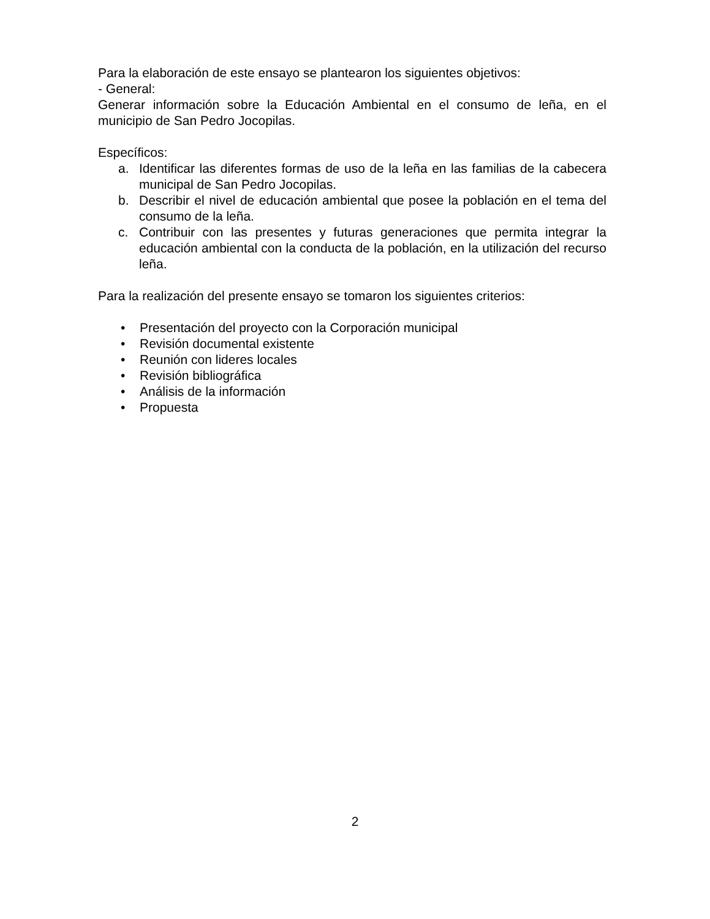Para la elaboración de este ensayo se plantearon los siguientes objetivos:
- General:
Generar información sobre la Educación Ambiental en el consumo de leña, en el municipio de San Pedro Jocopilas.
Específicos:
a. Identificar las diferentes formas de uso de la leña en las familias de la cabecera municipal de San Pedro Jocopilas.
b. Describir el nivel de educación ambiental que posee la población en el tema del consumo de la leña.
c. Contribuir con las presentes y futuras generaciones que permita integrar la educación ambiental con la conducta de la población, en la utilización del recurso leña.
Para la realización del presente ensayo se tomaron los siguientes criterios:
• Presentación del proyecto con la Corporación municipal
• Revisión documental existente
• Reunión con lideres locales
• Revisión bibliográfica
• Análisis de la información
• Propuesta
2